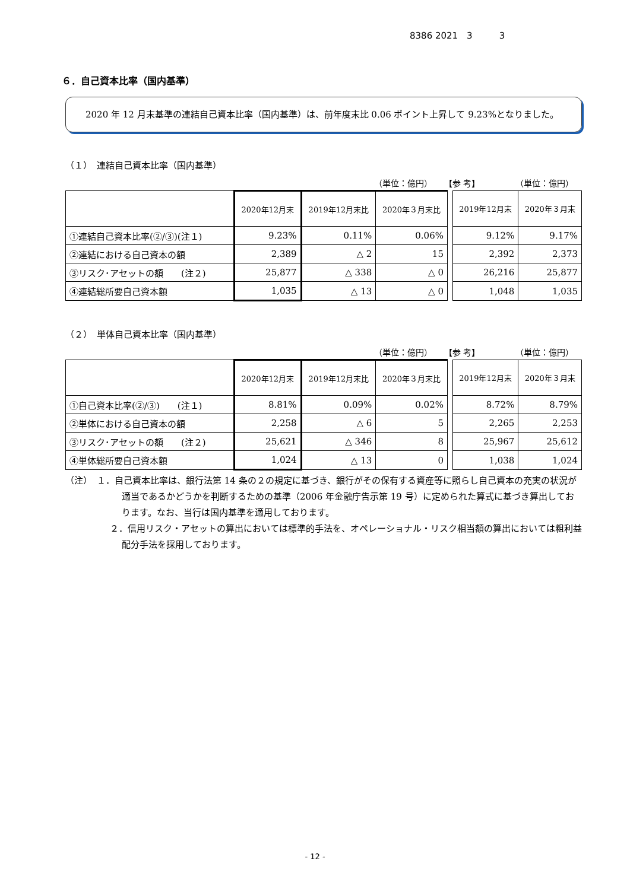8386 2021　3　　　3
６．自己資本比率（国内基準）
　2020 年 12 月末基準の連結自己資本比率（国内基準）は、前年度末比 0.06 ポイント上昇して 9.23%となりました。
（１）　連結自己資本比率（国内基準）
（単位：億円） 【参 考】 （単位：億円）
| | 2020年12月末 | 2019年12月末比 | 2020年３月末比 | | 2019年12月末 | 2020年３月末 |
| ①連結自己資本比率(②/③)(注１) | 9.23% | 0.11% | 0.06% | | 9.12% | 9.17% |
| ②連結における自己資本の額 | 2,389 | △ 2 | 15 | | 2,392 | 2,373 |
| ③リスク･アセットの額 (注２) | 25,877 | △ 338 | △ 0 | | 26,216 | 25,877 |
| ④連結総所要自己資本額 | 1,035 | △ 13 | △ 0 | | 1,048 | 1,035 |
（２）　単体自己資本比率（国内基準）
（単位：億円） 【参 考】 （単位：億円）
| | 2020年12月末 | 2019年12月末比 | 2020年３月末比 | | 2019年12月末 | 2020年３月末 |
| ①自己資本比率(②/③) (注１) | 8.81% | 0.09% | 0.02% | | 8.72% | 8.79% |
| ②単体における自己資本の額 | 2,258 | △ 6 | 5 | | 2,265 | 2,253 |
| ③リスク･アセットの額 (注２) | 25,621 | △ 346 | 8 | | 25,967 | 25,612 |
| ④単体総所要自己資本額 | 1,024 | △ 13 | 0 | | 1,038 | 1,024 |
（注）　１．自己資本比率は、銀行法第 14 条の２の規定に基づき、銀行がその保有する資産等に照らし自己資本の充実の状況が適当であるかどうかを判断するための基準（2006 年金融庁告示第 19 号）に定められた算式に基づき算出しております。なお、当行は国内基準を適用しております。
２．信用リスク・アセットの算出においては標準的手法を、オペレーショナル・リスク相当額の算出においては粗利益配分手法を採用しております。
- 12 -